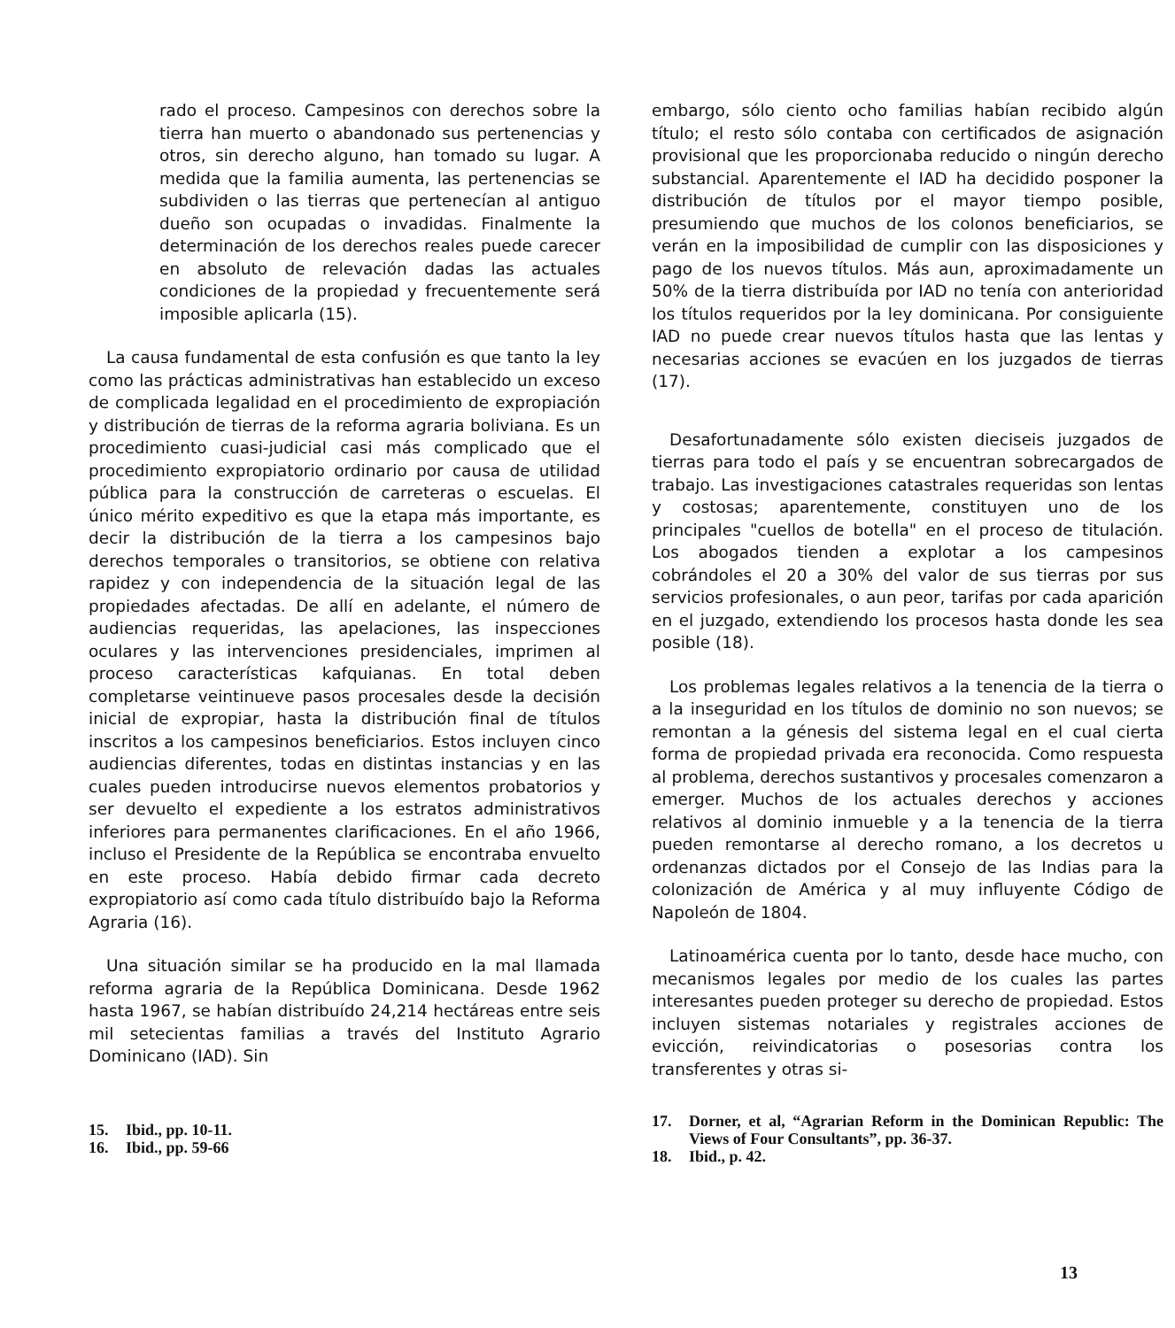rado el proceso. Campesinos con derechos sobre la tierra han muerto o abandonado sus pertenencias y otros, sin derecho alguno, han tomado su lugar. A medida que la familia aumenta, las pertenencias se subdividen o las tierras que pertenecían al antiguo dueño son ocupadas o invadidas. Finalmente la determinación de los derechos reales puede carecer en absoluto de relevación dadas las actuales condiciones de la propiedad y frecuentemente será imposible aplicarla (15).
La causa fundamental de esta confusión es que tanto la ley como las prácticas administrativas han establecido un exceso de complicada legalidad en el procedimiento de expropiación y distribución de tierras de la reforma agraria boliviana. Es un procedimiento cuasi-judicial casi más complicado que el procedimiento expropiatorio ordinario por causa de utilidad pública para la construcción de carreteras o escuelas. El único mérito expeditivo es que la etapa más importante, es decir la distribución de la tierra a los campesinos bajo derechos temporales o transitorios, se obtiene con relativa rapidez y con independencia de la situación legal de las propiedades afectadas. De allí en adelante, el número de audiencias requeridas, las apelaciones, las inspecciones oculares y las intervenciones presidenciales, imprimen al proceso características kafquianas. En total deben completarse veintinueve pasos procesales desde la decisión inicial de expropiar, hasta la distribución final de títulos inscritos a los campesinos beneficiarios. Estos incluyen cinco audiencias diferentes, todas en distintas instancias y en las cuales pueden introducirse nuevos elementos probatorios y ser devuelto el expediente a los estratos administrativos inferiores para permanentes clarificaciones. En el año 1966, incluso el Presidente de la República se encontraba envuelto en este proceso. Había debido firmar cada decreto expropiatorio así como cada título distribuído bajo la Reforma Agraria (16).
Una situación similar se ha producido en la mal llamada reforma agraria de la República Dominicana. Desde 1962 hasta 1967, se habían distribuído 24,214 hectáreas entre seis mil setecientas familias a través del Instituto Agrario Dominicano (IAD). Sin
15. Ibid., pp. 10-11.
16. Ibid., pp. 59-66
embargo, sólo ciento ocho familias habían recibido algún título; el resto sólo contaba con certificados de asignación provisional que les proporcionaba reducido o ningún derecho substancial. Aparentemente el IAD ha decidido posponer la distribución de títulos por el mayor tiempo posible, presumiendo que muchos de los colonos beneficiarios, se verán en la imposibilidad de cumplir con las disposiciones y pago de los nuevos títulos. Más aun, aproximadamente un 50% de la tierra distribuída por IAD no tenía con anterioridad los títulos requeridos por la ley dominicana. Por consiguiente IAD no puede crear nuevos títulos hasta que las lentas y necesarias acciones se evacúen en los juzgados de tierras (17).
Desafortunadamente sólo existen dieciseis juzgados de tierras para todo el país y se encuentran sobrecargados de trabajo. Las investigaciones catastrales requeridas son lentas y costosas; aparentemente, constituyen uno de los principales "cuellos de botella" en el proceso de titulación. Los abogados tienden a explotar a los campesinos cobrándoles el 20 a 30% del valor de sus tierras por sus servicios profesionales, o aun peor, tarifas por cada aparición en el juzgado, extendiendo los procesos hasta donde les sea posible (18).
Los problemas legales relativos a la tenencia de la tierra o a la inseguridad en los títulos de dominio no son nuevos; se remontan a la génesis del sistema legal en el cual cierta forma de propiedad privada era reconocida. Como respuesta al problema, derechos sustantivos y procesales comenzaron a emerger. Muchos de los actuales derechos y acciones relativos al dominio inmueble y a la tenencia de la tierra pueden remontarse al derecho romano, a los decretos u ordenanzas dictados por el Consejo de las Indias para la colonización de América y al muy influyente Código de Napoleón de 1804.
Latinoamérica cuenta por lo tanto, desde hace mucho, con mecanismos legales por medio de los cuales las partes interesantes pueden proteger su derecho de propiedad. Estos incluyen sistemas notariales y registrales acciones de evicción, reivindicatorias o posesorias contra los transferentes y otras si-
17. Dorner, et al, “Agrarian Reform in the Dominican Republic: The Views of Four Consultants”, pp. 36-37.
18. Ibid., p. 42.
13